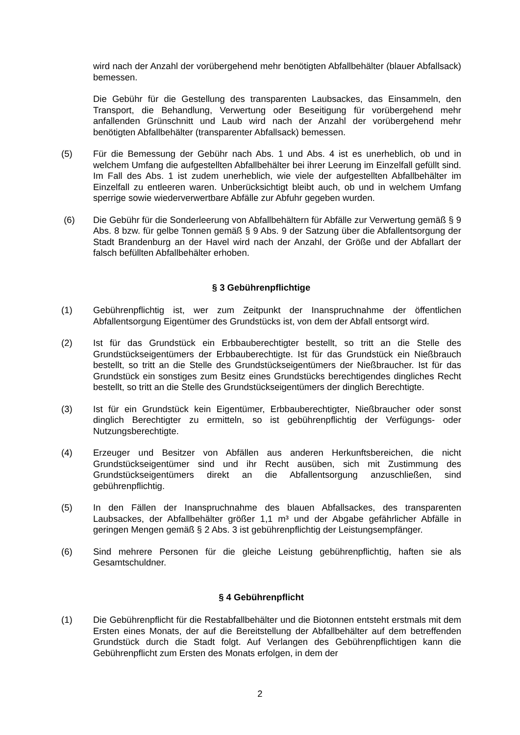wird nach der Anzahl der vorübergehend mehr benötigten Abfallbehälter (blauer Abfallsack) bemessen.
Die Gebühr für die Gestellung des transparenten Laubsackes, das Einsammeln, den Transport, die Behandlung, Verwertung oder Beseitigung für vorübergehend mehr anfallenden Grünschnitt und Laub wird nach der Anzahl der vorübergehend mehr benötigten Abfallbehälter (transparenter Abfallsack) bemessen.
(5) Für die Bemessung der Gebühr nach Abs. 1 und Abs. 4 ist es unerheblich, ob und in welchem Umfang die aufgestellten Abfallbehälter bei ihrer Leerung im Einzelfall gefüllt sind. Im Fall des Abs. 1 ist zudem unerheblich, wie viele der aufgestellten Abfallbehälter im Einzelfall zu entleeren waren. Unberücksichtigt bleibt auch, ob und in welchem Umfang sperrige sowie wiederverwertbare Abfälle zur Abfuhr gegeben wurden.
(6) Die Gebühr für die Sonderleerung von Abfallbehältern für Abfälle zur Verwertung gemäß § 9 Abs. 8 bzw. für gelbe Tonnen gemäß § 9 Abs. 9 der Satzung über die Abfallentsorgung der Stadt Brandenburg an der Havel wird nach der Anzahl, der Größe und der Abfallart der falsch befüllten Abfallbehälter erhoben.
§ 3 Gebührenpflichtige
(1) Gebührenpflichtig ist, wer zum Zeitpunkt der Inanspruchnahme der öffentlichen Abfallentsorgung Eigentümer des Grundstücks ist, von dem der Abfall entsorgt wird.
(2) Ist für das Grundstück ein Erbbauberechtigter bestellt, so tritt an die Stelle des Grundstückseigentümers der Erbbauberechtigte. Ist für das Grundstück ein Nießbrauch bestellt, so tritt an die Stelle des Grundstückseigentümers der Nießbraucher. Ist für das Grundstück ein sonstiges zum Besitz eines Grundstücks berechtigendes dingliches Recht bestellt, so tritt an die Stelle des Grundstückseigentümers der dinglich Berechtigte.
(3) Ist für ein Grundstück kein Eigentümer, Erbbauberechtigter, Nießbraucher oder sonst dinglich Berechtigter zu ermitteln, so ist gebührenpflichtig der Verfügungs- oder Nutzungsberechtigte.
(4) Erzeuger und Besitzer von Abfällen aus anderen Herkunftsbereichen, die nicht Grundstückseigentümer sind und ihr Recht ausüben, sich mit Zustimmung des Grundstückseigentümers direkt an die Abfallentsorgung anzuschließen, sind gebührenpflichtig.
(5) In den Fällen der Inanspruchnahme des blauen Abfallsackes, des transparenten Laubsackes, der Abfallbehälter größer 1,1 m³ und der Abgabe gefährlicher Abfälle in geringen Mengen gemäß § 2 Abs. 3 ist gebührenpflichtig der Leistungsempfänger.
(6) Sind mehrere Personen für die gleiche Leistung gebührenpflichtig, haften sie als Gesamtschuldner.
§ 4 Gebührenpflicht
(1) Die Gebührenpflicht für die Restabfallbehälter und die Biotonnen entsteht erstmals mit dem Ersten eines Monats, der auf die Bereitstellung der Abfallbehälter auf dem betreffenden Grundstück durch die Stadt folgt. Auf Verlangen des Gebührenpflichtigen kann die Gebührenpflicht zum Ersten des Monats erfolgen, in dem der
2